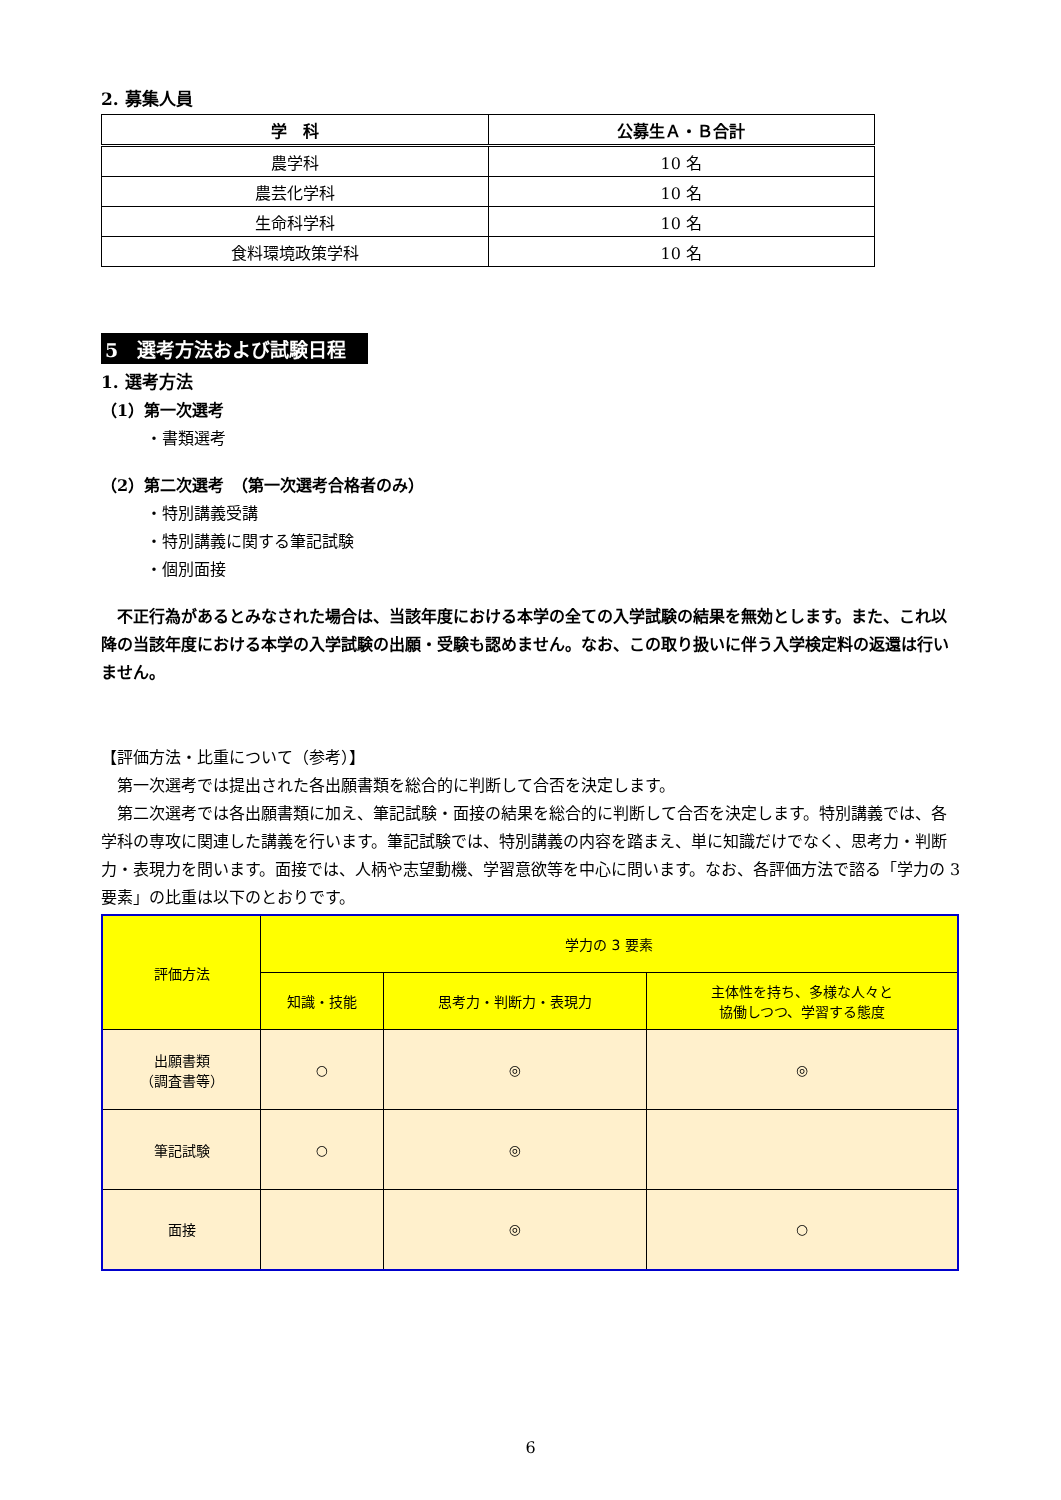2. 募集人員
| 学 科 | 公募生Ａ・Ｂ合計 |
| --- | --- |
| 農学科 | 10 名 |
| 農芸化学科 | 10 名 |
| 生命科学科 | 10 名 |
| 食料環境政策学科 | 10 名 |
5　選考方法および試験日程
1. 選考方法
（1）第一次選考
・書類選考
（2）第二次選考　（第一次選考合格者のみ）
・特別講義受講
・特別講義に関する筆記試験
・個別面接
　不正行為があるとみなされた場合は、当該年度における本学の全ての入学試験の結果を無効とします。また、これ以降の当該年度における本学の入学試験の出願・受験も認めません。なお、この取り扱いに伴う入学検定料の返還は行いません。
【評価方法・比重について（参考）】
　第一次選考では提出された各出願書類を総合的に判断して合否を決定します。
　第二次選考では各出願書類に加え、筆記試験・面接の結果を総合的に判断して合否を決定します。特別講義では、各学科の専攻に関連した講義を行います。筆記試験では、特別講義の内容を踏まえ、単に知識だけでなく、思考力・判断力・表現力を問います。面接では、人柄や志望動機、学習意欲等を中心に問います。なお、各評価方法で諮る「学力の 3 要素」の比重は以下のとおりです。
| 評価方法 | 学力の 3 要素 | | |
| | 知識・技能 | 思考力・判断力・表現力 | 主体性を持ち、多様な人々と 協働しつつ、学習する態度 |
| 出願書類 （調査書等） | ○ | ◎ | ◎ |
| 筆記試験 | ○ | ◎ | |
| 面接 | | ◎ | ○ |
6